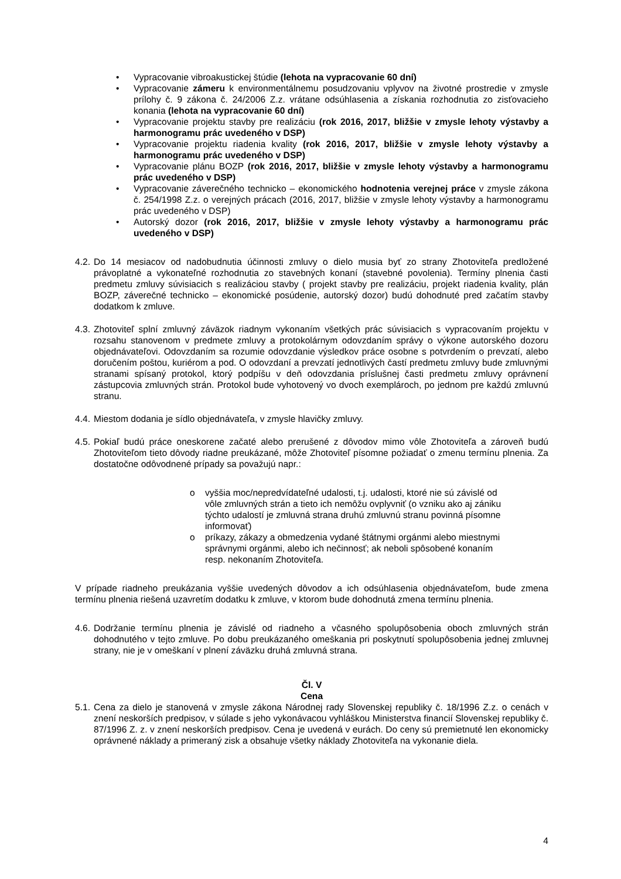• Vypracovanie vibroakustickej štúdie (lehota na vypracovanie 60 dní)
• Vypracovanie zámeru k environmentálnemu posudzovaniu vplyvov na životné prostredie v zmysle prílohy č. 9 zákona č. 24/2006 Z.z. vrátane odsúhlasenia a získania rozhodnutia zo zisťovacieho konania (lehota na vypracovanie 60 dní)
• Vypracovanie projektu stavby pre realizáciu (rok 2016, 2017, bližšie v zmysle lehoty výstavby a harmonogramu prác uvedeného v DSP)
• Vypracovanie projektu riadenia kvality (rok 2016, 2017, bližšie v zmysle lehoty výstavby a harmonogramu prác uvedeného v DSP)
• Vypracovanie plánu BOZP (rok 2016, 2017, bližšie v zmysle lehoty výstavby a harmonogramu prác uvedeného v DSP)
• Vypracovanie záverečného technicko – ekonomického hodnotenia verejnej práce v zmysle zákona č. 254/1998 Z.z. o verejných prácach (2016, 2017, bližšie v zmysle lehoty výstavby a harmonogramu prác uvedeného v DSP)
• Autorský dozor (rok 2016, 2017, bližšie v zmysle lehoty výstavby a harmonogramu prác uvedeného v DSP)
4.2. Do 14 mesiacov od nadobudnutia účinnosti zmluvy o dielo musia byť zo strany Zhotoviteľa predložené právoplatné a vykonateľné rozhodnutia zo stavebných konaní (stavebné povolenia). Termíny plnenia časti predmetu zmluvy súvisiacich s realizáciou stavby ( projekt stavby pre realizáciu, projekt riadenia kvality, plán BOZP, záverečné technicko – ekonomické posúdenie, autorský dozor) budú dohodnuté pred začatím stavby dodatkom k zmluve.
4.3. Zhotoviteľ splní zmluvný záväzok riadnym vykonaním všetkých prác súvisiacich s vypracovaním projektu v rozsahu stanovenom v predmete zmluvy a protokolárnym odovzdaním správy o výkone autorského dozoru objednávateľovi. Odovzdaním sa rozumie odovzdanie výsledkov práce osobne s potvrdením o prevzatí, alebo doručením poštou, kuriérom a pod. O odovzdaní a prevzatí jednotlivých častí predmetu zmluvy bude zmluvnými stranami spísaný protokol, ktorý podpíšu v deň odovzdania príslušnej časti predmetu zmluvy oprávnení zástupcovia zmluvných strán. Protokol bude vyhotovený vo dvoch exemplároch, po jednom pre každú zmluvnú stranu.
4.4. Miestom dodania je sídlo objednávateľa, v zmysle hlavičky zmluvy.
4.5. Pokiaľ budú práce oneskorene začaté alebo prerušené z dôvodov mimo vôle Zhotoviteľa a zároveň budú Zhotoviteľom tieto dôvody riadne preukázané, môže Zhotoviteľ písomne požiadať o zmenu termínu plnenia. Za dostatočne odôvodnené prípady sa považujú napr.:
o vyššia moc/nepredvídateľné udalosti, t.j. udalosti, ktoré nie sú závislé od vôle zmluvných strán a tieto ich nemôžu ovplyvniť (o vzniku ako aj zániku týchto udalostí je zmluvná strana druhú zmluvnú stranu povinná písomne informovať)
o príkazy, zákazy a obmedzenia vydané štátnymi orgánmi alebo miestnymi správnymi orgánmi, alebo ich nečinnosť; ak neboli spôsobené konaním resp. nekonaním Zhotoviteľa.
V prípade riadneho preukázania vyššie uvedených dôvodov a ich odsúhlasenia objednávateľom, bude zmena termínu plnenia riešená uzavretím dodatku k zmluve, v ktorom bude dohodnutá zmena termínu plnenia.
4.6. Dodržanie termínu plnenia je závislé od riadneho a včasného spolupôsobenia oboch zmluvných strán dohodnutého v tejto zmluve. Po dobu preukázaného omeškania pri poskytnutí spolupôsobenia jednej zmluvnej strany, nie je v omeškaní v plnení záväzku druhá zmluvná strana.
Čl. V
Cena
5.1. Cena za dielo je stanovená v zmysle zákona Národnej rady Slovenskej republiky č. 18/1996 Z.z. o cenách v znení neskorších predpisov, v súlade s jeho vykonávacou vyhláškou Ministerstva financií Slovenskej republiky č. 87/1996 Z. z. v znení neskorších predpisov. Cena je uvedená v eurách. Do ceny sú premietnuté len ekonomicky oprávnené náklady a primeraný zisk a obsahuje všetky náklady Zhotoviteľa na vykonanie diela.
4